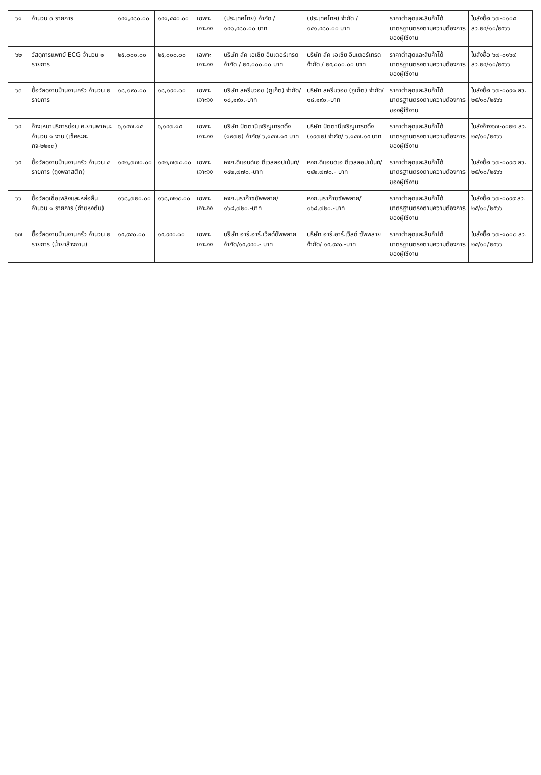| ๖๑ | จำนวน ๓ รายการ | ๑๔๑,๔๘๐.๐๐ | ๑๔๑,๔๘๐.๐๐ | เฉพาะเจาะจง | (ประเทศไทย) จำกัด / ๑๔๑,๔๘๐.๐๐ บาท | (ประเทศไทย) จำกัด / ๑๔๑,๔๘๐.๐๐ บาท | ราคาต่ำสุดและสินค้าได้มาตรฐานตรงตามความต้องการของผู้ใช้งาน | ใบสั่งซื้อ ๖๗-๐๑๐๕ ลว.๒๔/๑๐/๒๕๖๖ |
| ๖๒ | วัสดุการแพทย์ ECG จำนวน ๑ รายการ | ๒๕,๐๐๐.๐๐ | ๒๕,๐๐๐.๐๐ | เฉพาะเจาะจง | บริษัท ลัค เอเชีย อินเตอร์เทรด จำกัด / ๒๕,๐๐๐.๐๐ บาท | บริษัท ลัค เอเชีย อินเตอร์เทรด จำกัด / ๒๕,๐๐๐.๐๐ บาท | ราคาต่ำสุดและสินค้าได้มาตรฐานตรงตามความต้องการของผู้ใช้งาน | ใบสั่งซื้อ ๖๗-๐๑๖๙ ลว.๒๔/๑๐/๒๕๖๖ |
| ๖๓ | ซื้อวัสดุงานบ้านงานครัว จำนวน ๒ รายการ | ๑๘,๑๙๐.๐๐ | ๑๘,๑๙๐.๐๐ | เฉพาะเจาะจง | บริษัท สหรีมวอช (ภูเก็ต) จำกัด/๑๘,๑๙๐.-บาท | บริษัท สหรีมวอช (ภูเก็ต) จำกัด/๑๘,๑๙๐.-บาท | ราคาต่ำสุดและสินค้าได้มาตรฐานตรงตามความต้องการของผู้ใช้งาน | ใบสั่งซื้อ ๖๗-๐๐๙๑ ลว. ๒๕/๑๐/๒๕๖๖ |
| ๖๔ | จ้างเหมาบริการซ่อม ค.ยานพาหนะ จำนวน ๑ งาน (เช็คระยะ กจ-๒๒๑๓) | ๖,๑๔๗.๑๕ | ๖,๑๔๗.๑๕ | เฉพาะเจาะจง | บริษัท ปัตตานีเจริญเทรดดิ้ง (๑๙๗๒) จำกัด/ ๖,๑๔๗.๑๕ บาท | บริษัท ปัตตานีเจริญเทรดดิ้ง (๑๙๗๒) จำกัด/ ๖,๑๔๗.๑๕ บาท | ราคาต่ำสุดและสินค้าได้มาตรฐานตรงตามความต้องการของผู้ใช้งาน | ใบสั่งจ้าง๖๗-๐๐๒๒ ลว. ๒๕/๑๐/๒๕๖๖ |
| ๖๕ | ซื้อวัสดุงานบ้านงานครัว จำนวน ๔ รายการ (ถุงพลาสติก) | ๑๔๒,๗๗๐.๐๐ | ๑๔๒,๗๗๐.๐๐ | เฉพาะเจาะจง | หจก.ดีแอนด์เอ ดีเวลลอปเม้นท์/๑๔๒,๗๗๐.-บาท | หจก.ดีแอนด์เอ ดีเวลลอปเม้นท์/๑๔๒,๗๗๐.- บาท | ราคาต่ำสุดและสินค้าได้มาตรฐานตรงตามความต้องการของผู้ใช้งาน | ใบสั่งซื้อ ๖๗-๐๐๙๘ ลว. ๒๕/๑๐/๒๕๖๖ |
| ๖๖ | ซื้อวัสดุเชื้อเพลิงและหล่อลื่น จำนวน ๑ รายการ (ก๊าซหุงต้ม) | ๑๖๘,๗๒๐.๐๐ | ๑๖๘,๗๒๐.๐๐ | เฉพาะเจาะจง | หจก.นราก๊าซซัพพลาย/ ๑๖๘,๗๒๐.-บาท | หจก.นราก๊าซซัพพลาย/ ๑๖๘,๗๒๐.-บาท | ราคาต่ำสุดและสินค้าได้มาตรฐานตรงตามความต้องการของผู้ใช้งาน | ใบสั่งซื้อ ๖๗-๐๐๙๙ ลว. ๒๕/๑๐/๒๕๖๖ |
| ๖๗ | ซื้อวัสดุงานบ้านงานครัว จำนวน ๒ รายการ (น้ำยาล้างจาน) | ๑๕,๙๔๐.๐๐ | ๑๕,๙๔๐.๐๐ | เฉพาะเจาะจง | บริษัท อาร์.อาร์.เวิลด์ซัพพลาย จำกัด/๑๕,๙๔๐.- บาท | บริษัท อาร์.อาร์.เวิลด์ ซัพพลาย จำกัด/ ๑๕,๙๔๐.-บาท | ราคาต่ำสุดและสินค้าได้มาตรฐานตรงตามความต้องการของผู้ใช้งาน | ใบสั่งซื้อ ๖๗-๑๐๐๐ ลว. ๒๕/๑๐/๒๕๖๖ |